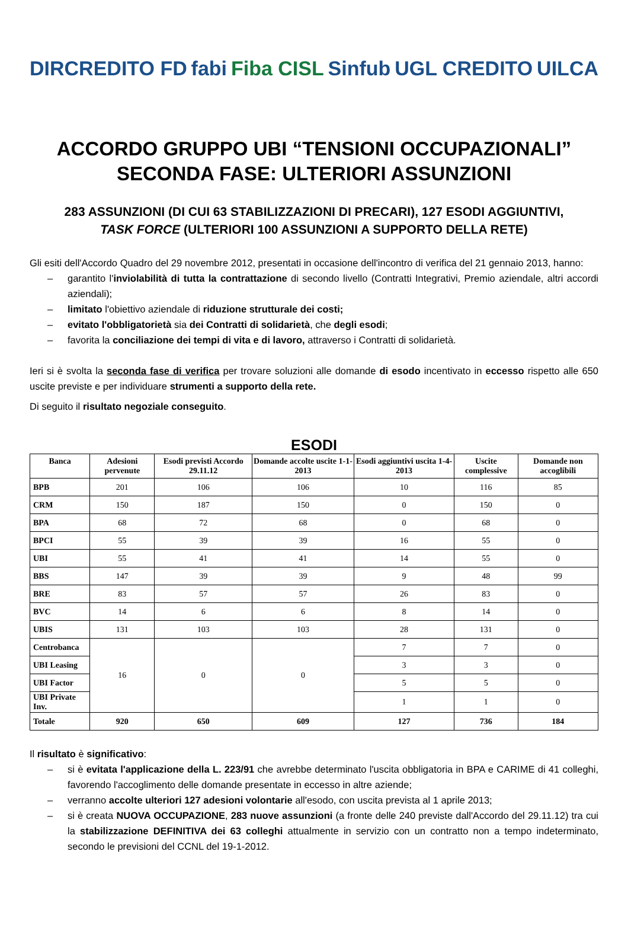DIRCREDITO FD fabi Fiba CISL Sinfub UGL CREDITO UILCA
ACCORDO GRUPPO UBI “TENSIONI OCCUPAZIONALI”
SECONDA FASE: ULTERIORI ASSUNZIONI
283 ASSUNZIONI (DI CUI 63 STABILIZZAZIONI DI PRECARI), 127 ESODI AGGIUNTIVI,
TASK FORCE (ULTERIORI 100 ASSUNZIONI A SUPPORTO DELLA RETE)
Gli esiti dell'Accordo Quadro del 29 novembre 2012, presentati in occasione dell'incontro di verifica del 21 gennaio 2013, hanno:
– garantito l'inviolabilità di tutta la contrattazione di secondo livello (Contratti Integrativi, Premio aziendale, altri accordi aziendali);
– limitato l'obiettivo aziendale di riduzione strutturale dei costi;
– evitato l'obbligatorietà sia dei Contratti di solidarietà, che degli esodi;
– favorita la conciliazione dei tempi di vita e di lavoro, attraverso i Contratti di solidarietà.
Ieri si è svolta la seconda fase di verifica per trovare soluzioni alle domande di esodo incentivato in eccesso rispetto alle 650 uscite previste e per individuare strumenti a supporto della rete.
Di seguito il risultato negoziale conseguito.
ESODI
| Banca | Adesioni pervenute | Esodi previsti Accordo 29.11.12 | Domande accolte uscite 1-1-2013 | Esodi aggiuntivi uscita 1-4-2013 | Uscite complessive | Domande non accoglibili |
| --- | --- | --- | --- | --- | --- | --- |
| BPB | 201 | 106 | 106 | 10 | 116 | 85 |
| CRM | 150 | 187 | 150 | 0 | 150 | 0 |
| BPA | 68 | 72 | 68 | 0 | 68 | 0 |
| BPCI | 55 | 39 | 39 | 16 | 55 | 0 |
| UBI | 55 | 41 | 41 | 14 | 55 | 0 |
| BBS | 147 | 39 | 39 | 9 | 48 | 99 |
| BRE | 83 | 57 | 57 | 26 | 83 | 0 |
| BVC | 14 | 6 | 6 | 8 | 14 | 0 |
| UBIS | 131 | 103 | 103 | 28 | 131 | 0 |
| Centrobanca | 16 | 0 | 0 | 7 | 7 | 0 |
| UBI Leasing | | | | 3 | 3 | 0 |
| UBI Factor | | | | 5 | 5 | 0 |
| UBI Private Inv. | | | | 1 | 1 | 0 |
| Totale | 920 | 650 | 609 | 127 | 736 | 184 |
Il risultato è significativo:
– si è evitata l'applicazione della L. 223/91 che avrebbe determinato l'uscita obbligatoria in BPA e CARIME di 41 colleghi, favorendo l'accoglimento delle domande presentate in eccesso in altre aziende;
– verranno accolte ulteriori 127 adesioni volontarie all'esodo, con uscita prevista al 1 aprile 2013;
– si è creata NUOVA OCCUPAZIONE, 283 nuove assunzioni (a fronte delle 240 previste dall'Accordo del 29.11.12) tra cui la stabilizzazione DEFINITIVA dei 63 colleghi attualmente in servizio con un contratto non a tempo indeterminato, secondo le previsioni del CCNL del 19-1-2012.